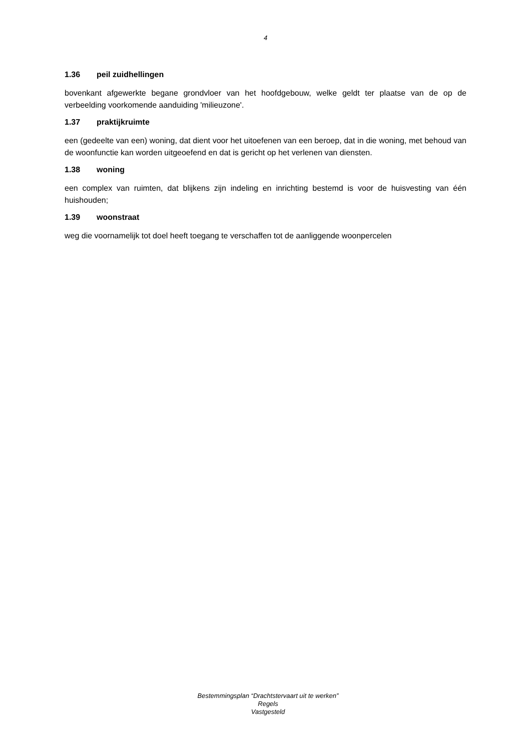4
1.36 peil zuidhellingen
bovenkant afgewerkte begane grondvloer van het hoofdgebouw, welke geldt ter plaatse van de op de verbeelding voorkomende aanduiding 'milieuzone'.
1.37 praktijkruimte
een (gedeelte van een) woning, dat dient voor het uitoefenen van een beroep, dat in die woning, met behoud van de woonfunctie kan worden uitgeoefend en dat is gericht op het verlenen van diensten.
1.38 woning
een complex van ruimten, dat blijkens zijn indeling en inrichting bestemd is voor de huisvesting van één huishouden;
1.39 woonstraat
weg die voornamelijk tot doel heeft toegang te verschaffen tot de aanliggende woonpercelen
Bestemmingsplan “Drachtstervaart uit te werken”
Regels
Vastgesteld